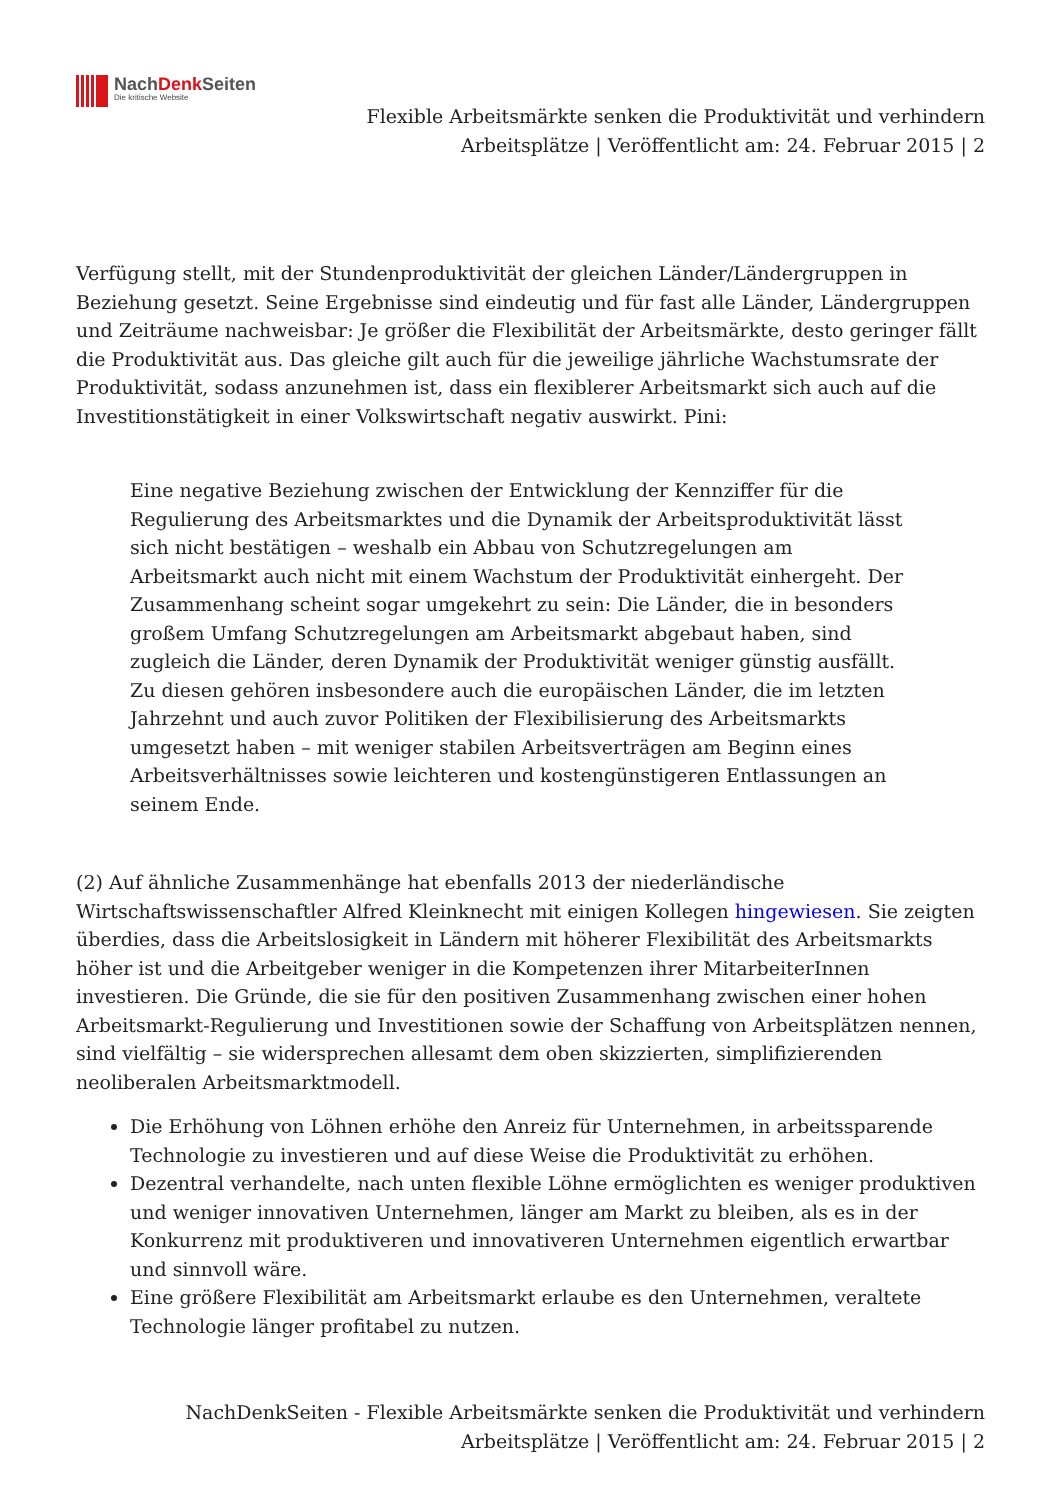NachDenk Seiten
Die kritische Website
Flexible Arbeitsmärkte senken die Produktivität und verhindern
Arbeitsplätze | Veröffentlicht am: 24. Februar 2015 | 2
Verfügung stellt, mit der Stundenproduktivität der gleichen Länder/Ländergruppen in Beziehung gesetzt. Seine Ergebnisse sind eindeutig und für fast alle Länder, Ländergruppen und Zeiträume nachweisbar: Je größer die Flexibilität der Arbeitsmärkte, desto geringer fällt die Produktivität aus. Das gleiche gilt auch für die jeweilige jährliche Wachstumsrate der Produktivität, sodass anzunehmen ist, dass ein flexiblerer Arbeitsmarkt sich auch auf die Investitionstätigkeit in einer Volkswirtschaft negativ auswirkt. Pini:
Eine negative Beziehung zwischen der Entwicklung der Kennziffer für die Regulierung des Arbeitsmarktes und die Dynamik der Arbeitsproduktivität lässt sich nicht bestätigen – weshalb ein Abbau von Schutzregelungen am Arbeitsmarkt auch nicht mit einem Wachstum der Produktivität einhergeht. Der Zusammenhang scheint sogar umgekehrt zu sein: Die Länder, die in besonders großem Umfang Schutzregelungen am Arbeitsmarkt abgebaut haben, sind zugleich die Länder, deren Dynamik der Produktivität weniger günstig ausfällt. Zu diesen gehören insbesondere auch die europäischen Länder, die im letzten Jahrzehnt und auch zuvor Politiken der Flexibilisierung des Arbeitsmarkts umgesetzt haben – mit weniger stabilen Arbeitsverträgen am Beginn eines Arbeitsverhältnisses sowie leichteren und kostengünstigeren Entlassungen an seinem Ende.
(2) Auf ähnliche Zusammenhänge hat ebenfalls 2013 der niederländische Wirtschaftswissenschaftler Alfred Kleinknecht mit einigen Kollegen hingewiesen. Sie zeigten überdies, dass die Arbeitslosigkeit in Ländern mit höherer Flexibilität des Arbeitsmarkts höher ist und die Arbeitgeber weniger in die Kompetenzen ihrer MitarbeiterInnen investieren. Die Gründe, die sie für den positiven Zusammenhang zwischen einer hohen Arbeitsmarkt-Regulierung und Investitionen sowie der Schaffung von Arbeitsplätzen nennen, sind vielfältig – sie widersprechen allesamt dem oben skizzierten, simplifizierenden neoliberalen Arbeitsmarktmodell.
Die Erhöhung von Löhnen erhöhe den Anreiz für Unternehmen, in arbeitssparende Technologie zu investieren und auf diese Weise die Produktivität zu erhöhen.
Dezentral verhandelte, nach unten flexible Löhne ermöglichten es weniger produktiven und weniger innovativen Unternehmen, länger am Markt zu bleiben, als es in der Konkurrenz mit produktiveren und innovativeren Unternehmen eigentlich erwartbar und sinnvoll wäre.
Eine größere Flexibilität am Arbeitsmarkt erlaube es den Unternehmen, veraltete Technologie länger profitabel zu nutzen.
NachDenkSeiten - Flexible Arbeitsmärkte senken die Produktivität und verhindern
Arbeitsplätze | Veröffentlicht am: 24. Februar 2015 | 2